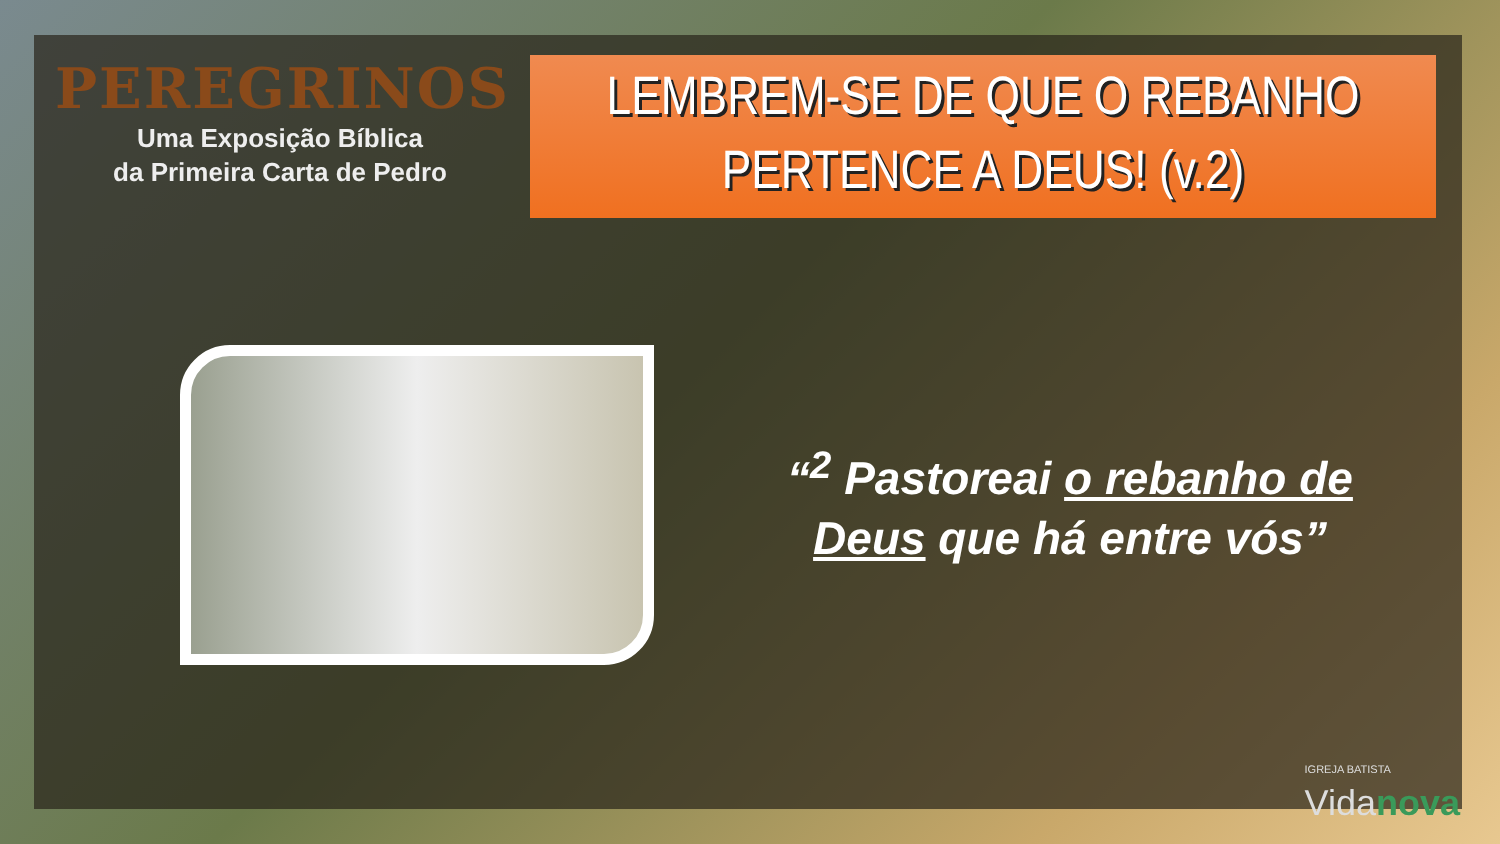PEREGRINOS
Uma Exposição Bíblica
da Primeira Carta de Pedro
LEMBREM-SE DE QUE O REBANHO
PERTENCE A DEUS! (v.2)
“<sup>2</sup> Pastoreai o rebanho de Deus que há entre vós”
IGREJA BATISTA
Vidanova